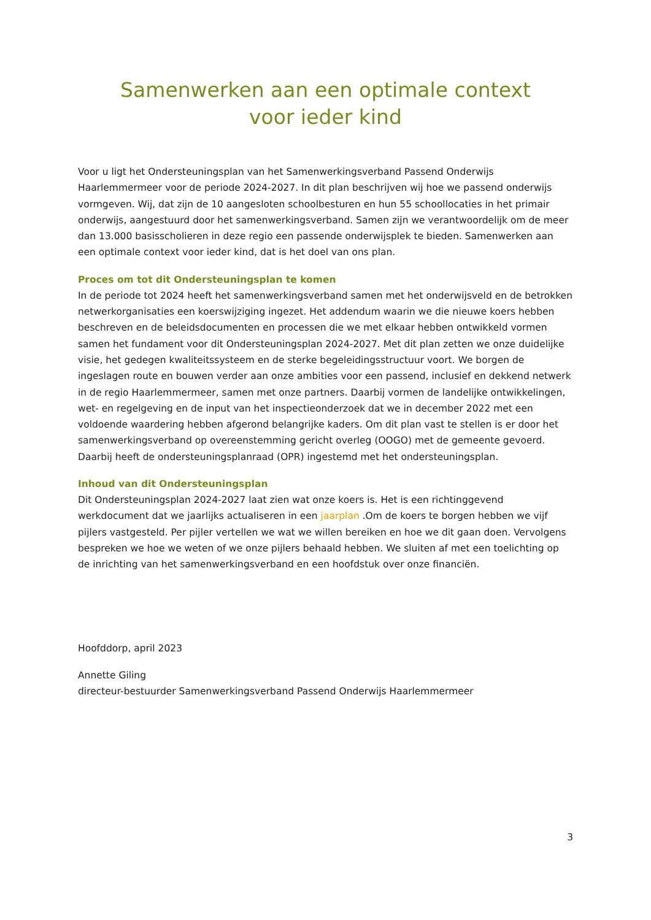Samenwerken aan een optimale context
voor ieder kind
Voor u ligt het Ondersteuningsplan van het Samenwerkingsverband Passend Onderwijs Haarlemmermeer voor de periode 2024-2027. In dit plan beschrijven wij hoe we passend onderwijs vormgeven. Wij, dat zijn de 10 aangesloten schoolbesturen en hun 55 schoollocaties in het primair onderwijs, aangestuurd door het samenwerkingsverband. Samen zijn we verantwoordelijk om de meer dan 13.000 basisscholieren in deze regio een passende onderwijsplek te bieden. Samenwerken aan een optimale context voor ieder kind, dat is het doel van ons plan.
Proces om tot dit Ondersteuningsplan te komen
In de periode tot 2024 heeft het samenwerkingsverband samen met het onderwijsveld en de betrokken netwerkorganisaties een koerswijziging ingezet. Het addendum waarin we die nieuwe koers hebben beschreven en de beleidsdocumenten en processen die we met elkaar hebben ontwikkeld vormen samen het fundament voor dit Ondersteuningsplan 2024-2027. Met dit plan zetten we onze duidelijke visie, het gedegen kwaliteitssysteem en de sterke begeleidingsstructuur voort. We borgen de ingeslagen route en bouwen verder aan onze ambities voor een passend, inclusief en dekkend netwerk in de regio Haarlemmermeer, samen met onze partners. Daarbij vormen de landelijke ontwikkelingen, wet- en regelgeving en de input van het inspectieonderzoek dat we in december 2022 met een voldoende waardering hebben afgerond belangrijke kaders. Om dit plan vast te stellen is er door het samenwerkingsverband op overeenstemming gericht overleg (OOGO) met de gemeente gevoerd. Daarbij heeft de ondersteuningsplanraad (OPR) ingestemd met het ondersteuningsplan.
Inhoud van dit Ondersteuningsplan
Dit Ondersteuningsplan 2024-2027 laat zien wat onze koers is. Het is een richtinggevend werkdocument dat we jaarlijks actualiseren in een jaarplan .Om de koers te borgen hebben we vijf pijlers vastgesteld. Per pijler vertellen we wat we willen bereiken en hoe we dit gaan doen. Vervolgens bespreken we hoe we weten of we onze pijlers behaald hebben. We sluiten af met een toelichting op de inrichting van het samenwerkingsverband en een hoofdstuk over onze financiën.
Hoofddorp, april 2023
Annette Giling
directeur-bestuurder Samenwerkingsverband Passend Onderwijs Haarlemmermeer
3